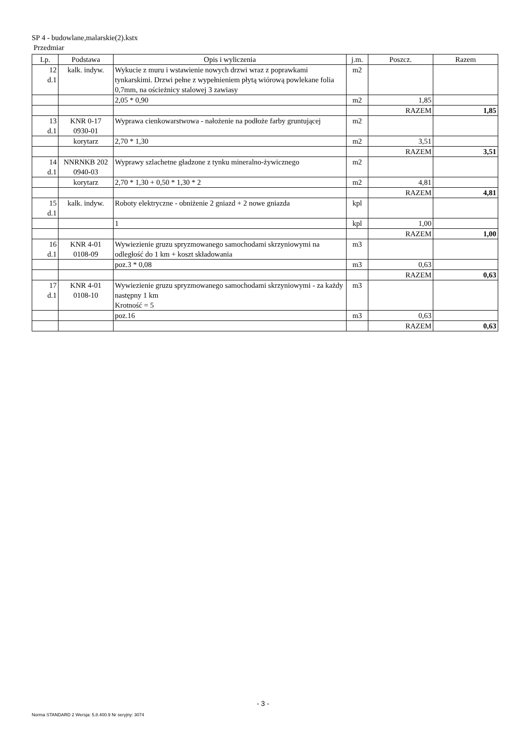SP 4 - budowlane,malarskie(2).kstx
Przedmiar
| Lp. | Podstawa | Opis i wyliczenia | j.m. | Poszcz. | Razem |
| --- | --- | --- | --- | --- | --- |
| 12 d.1 | kalk. indyw. | Wykucie z muru i wstawienie nowych drzwi wraz z poprawkami tynkarskimi. Drzwi pełne z wypełnieniem płytą wiórową powlekane folia 0,7mm, na ościeżnicy stalowej 3 zawiasy | m2 | | |
| | | 2,05 * 0,90 | m2 | 1,85 | |
| | | | | RAZEM | 1,85 |
| 13 d.1 | KNR 0-17 0930-01 | Wyprawa cienkowarstwowa - nałożenie na podłoże farby gruntującej | m2 | | |
| | korytarz | 2,70 * 1,30 | m2 | 3,51 | |
| | | | | RAZEM | 3,51 |
| 14 d.1 | NNRNKB 202 0940-03 | Wyprawy szlachetne gładzone z tynku mineralno-żywicznego | m2 | | |
| | korytarz | 2,70 * 1,30 + 0,50 * 1,30 * 2 | m2 | 4,81 | |
| | | | | RAZEM | 4,81 |
| 15 d.1 | kalk. indyw. | Roboty elektryczne - obniżenie 2 gniazd + 2 nowe gniazda | kpl | | |
| | | 1 | kpl | 1,00 | |
| | | | | RAZEM | 1,00 |
| 16 d.1 | KNR 4-01 0108-09 | Wywiezienie gruzu spryzmowanego samochodami skrzyniowymi na odległość do 1 km + koszt składowania | m3 | | |
| | | poz.3 * 0,08 | m3 | 0,63 | |
| | | | | RAZEM | 0,63 |
| 17 d.1 | KNR 4-01 0108-10 | Wywiezienie gruzu spryzmowanego samochodami skrzyniowymi - za każdy następny 1 km Krotność = 5 | m3 | | |
| | | poz.16 | m3 | 0,63 | |
| | | | | RAZEM | 0,63 |
- 3 -
Norma STANDARD 2 Wersja: 5.8.400.9 Nr seryjny: 3074